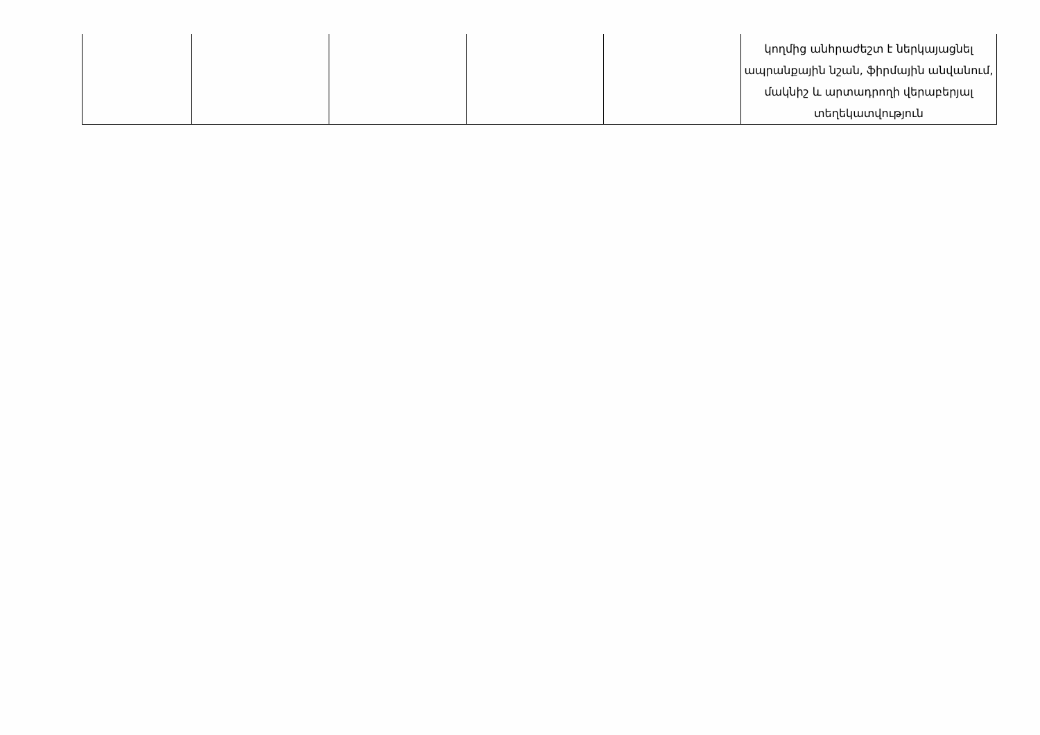| | | | | | կողմից անհրաժեշտ է ներկայացնել ապրանքային նշան, ֆիրմային անվանում, մակնիշ և արտադրողի վերաբերյալ տեղեկատվություն |